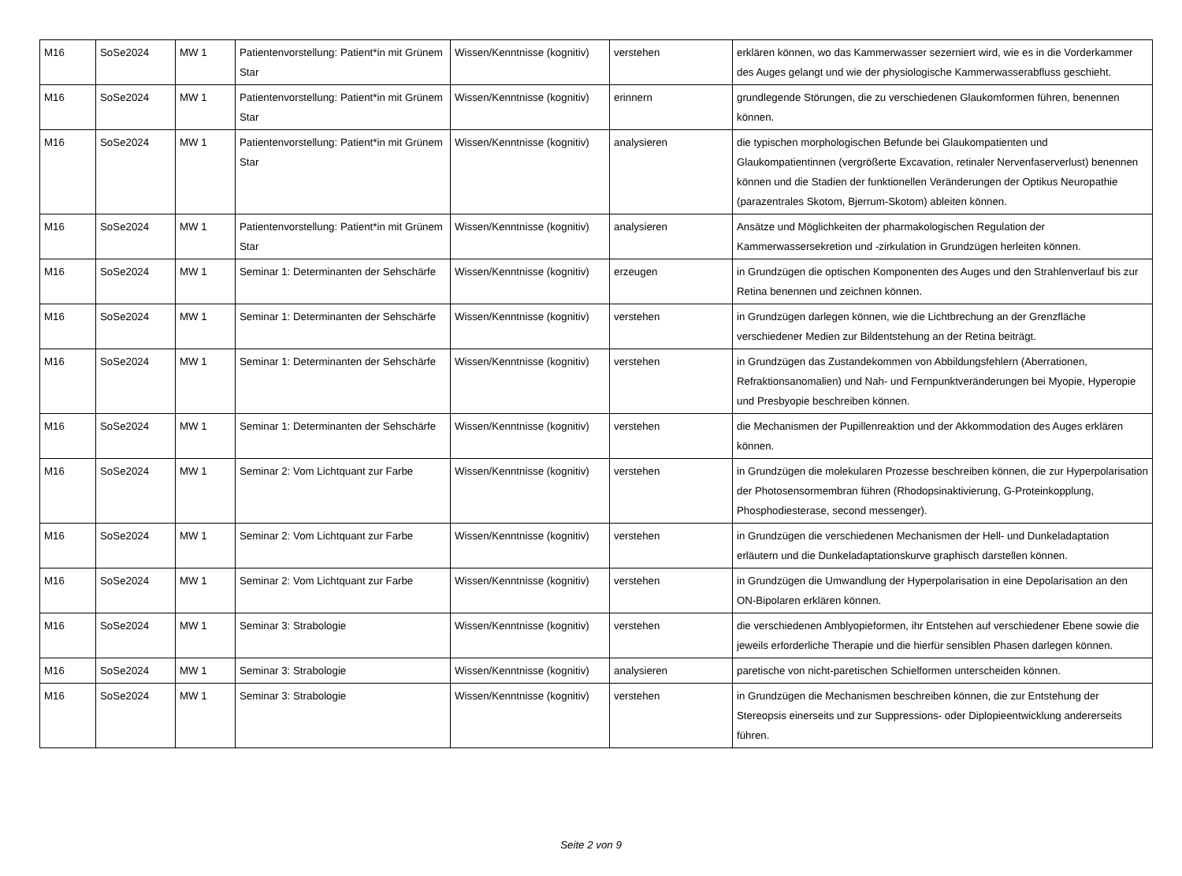| M16 | SoSe2024 | MW 1 | Patientenvorstellung: Patient*in mit Grünem Star | Wissen/Kenntnisse (kognitiv) | verstehen | erklären können, wo das Kammerwasser sezerniert wird, wie es in die Vorderkammer des Auges gelangt und wie der physiologische Kammerwasserabfluss geschieht. |
| M16 | SoSe2024 | MW 1 | Patientenvorstellung: Patient*in mit Grünem Star | Wissen/Kenntnisse (kognitiv) | erinnern | grundlegende Störungen, die zu verschiedenen Glaukomformen führen, benennen können. |
| M16 | SoSe2024 | MW 1 | Patientenvorstellung: Patient*in mit Grünem Star | Wissen/Kenntnisse (kognitiv) | analysieren | die typischen morphologischen Befunde bei Glaukompatienten und Glaukompatientinnen (vergrößerte Excavation, retinaler Nervenfaserverlust) benennen können und die Stadien der funktionellen Veränderungen der Optikus Neuropathie (parazentrales Skotom, Bjerrum-Skotom) ableiten können. |
| M16 | SoSe2024 | MW 1 | Patientenvorstellung: Patient*in mit Grünem Star | Wissen/Kenntnisse (kognitiv) | analysieren | Ansätze und Möglichkeiten der pharmakologischen Regulation der Kammerwassersekretion und -zirkulation in Grundzügen herleiten können. |
| M16 | SoSe2024 | MW 1 | Seminar 1: Determinanten der Sehschärfe | Wissen/Kenntnisse (kognitiv) | erzeugen | in Grundzügen die optischen Komponenten des Auges und den Strahlenverlauf bis zur Retina benennen und zeichnen können. |
| M16 | SoSe2024 | MW 1 | Seminar 1: Determinanten der Sehschärfe | Wissen/Kenntnisse (kognitiv) | verstehen | in Grundzügen darlegen können, wie die Lichtbrechung an der Grenzfläche verschiedener Medien zur Bildentstehung an der Retina beiträgt. |
| M16 | SoSe2024 | MW 1 | Seminar 1: Determinanten der Sehschärfe | Wissen/Kenntnisse (kognitiv) | verstehen | in Grundzügen das Zustandekommen von Abbildungsfehlern (Aberrationen, Refraktionsanomalien) und Nah- und Fernpunktveränderungen bei Myopie, Hyperopie und Presbyopie beschreiben können. |
| M16 | SoSe2024 | MW 1 | Seminar 1: Determinanten der Sehschärfe | Wissen/Kenntnisse (kognitiv) | verstehen | die Mechanismen der Pupillenreaktion und der Akkommodation des Auges erklären können. |
| M16 | SoSe2024 | MW 1 | Seminar 2: Vom Lichtquant zur Farbe | Wissen/Kenntnisse (kognitiv) | verstehen | in Grundzügen die molekularen Prozesse beschreiben können, die zur Hyperpolarisation der Photosensormembran führen (Rhodopsinaktivierung, G-Proteinkopplung, Phosphodiesterase, second messenger). |
| M16 | SoSe2024 | MW 1 | Seminar 2: Vom Lichtquant zur Farbe | Wissen/Kenntnisse (kognitiv) | verstehen | in Grundzügen die verschiedenen Mechanismen der Hell- und Dunkeladaptation erläutern und die Dunkeladaptationskurve graphisch darstellen können. |
| M16 | SoSe2024 | MW 1 | Seminar 2: Vom Lichtquant zur Farbe | Wissen/Kenntnisse (kognitiv) | verstehen | in Grundzügen die Umwandlung der Hyperpolarisation in eine Depolarisation an den ON-Bipolaren erklären können. |
| M16 | SoSe2024 | MW 1 | Seminar 3: Strabologie | Wissen/Kenntnisse (kognitiv) | verstehen | die verschiedenen Amblyopieformen, ihr Entstehen auf verschiedener Ebene sowie die jeweils erforderliche Therapie und die hierfür sensiblen Phasen darlegen können. |
| M16 | SoSe2024 | MW 1 | Seminar 3: Strabologie | Wissen/Kenntnisse (kognitiv) | analysieren | paretische von nicht-paretischen Schielformen unterscheiden können. |
| M16 | SoSe2024 | MW 1 | Seminar 3: Strabologie | Wissen/Kenntnisse (kognitiv) | verstehen | in Grundzügen die Mechanismen beschreiben können, die zur Entstehung der Stereopsis einerseits und zur Suppressions- oder Diplopieentwicklung andererseits führen. |
Seite 2 von 9